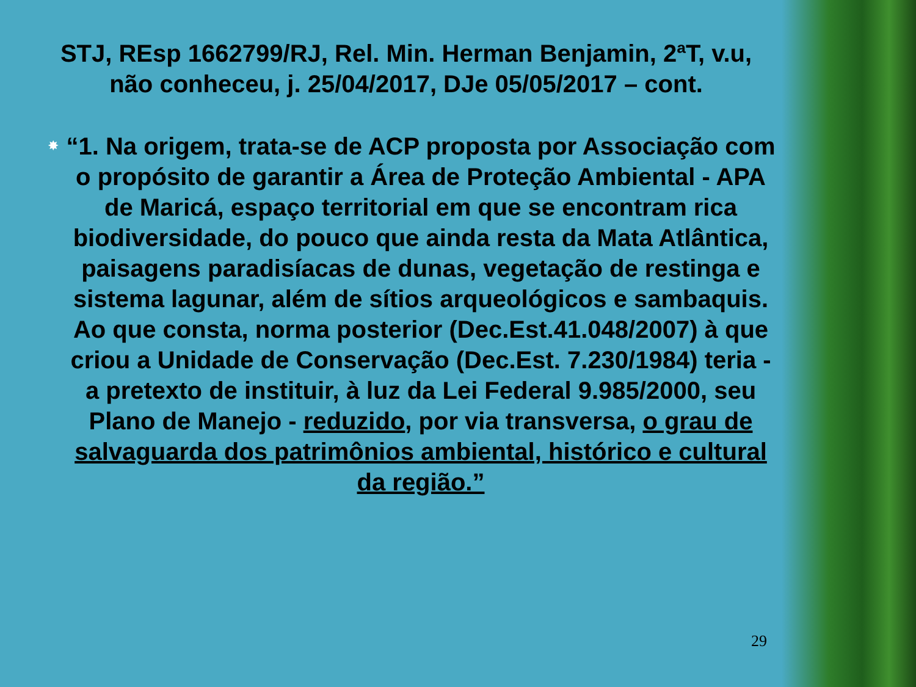STJ, REsp 1662799/RJ, Rel. Min. Herman Benjamin, 2ªT, v.u, não conheceu, j. 25/04/2017, DJe 05/05/2017 – cont.
✸
“1. Na origem, trata-se de ACP proposta por Associação com o propósito de garantir a Área de Proteção Ambiental - APA de Maricá, espaço territorial em que se encontram rica biodiversidade, do pouco que ainda resta da Mata Atlântica, paisagens paradisíacas de dunas, vegetação de restinga e sistema lagunar, além de sítios arqueológicos e sambaquis. Ao que consta, norma posterior (Dec.Est.41.048/2007) à que criou a Unidade de Conservação (Dec.Est. 7.230/1984) teria - a pretexto de instituir, à luz da Lei Federal 9.985/2000, seu Plano de Manejo - reduzido, por via transversa, o grau de salvaguarda dos patrimônios ambiental, histórico e cultural da região.”
29